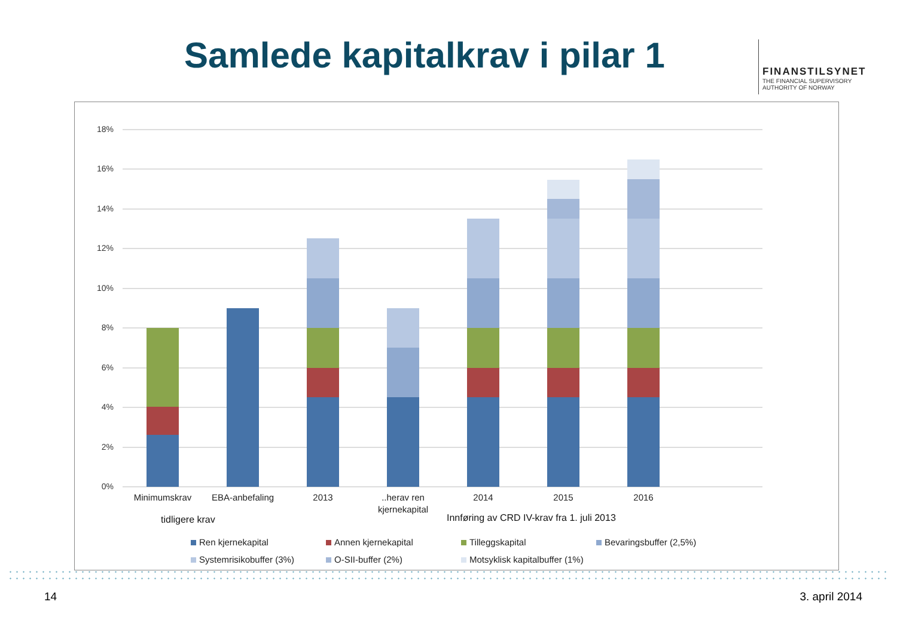Samlede kapitalkrav i pilar 1
FINANSTILSYNET
THE FINANCIAL SUPERVISORY
AUTHORITY OF NORWAY
18%
16%
14%
12%
10%
8%
6%
4%
2%
0%
Minimumskrav
EBA-anbefaling
2013
..herav ren
kjernekapital
2014
2015
2016
tidligere krav
Innføring av CRD IV-krav fra 1. juli 2013
Ren kjernekapital
Annen kjernekapital
Tilleggskapital
Bevaringsbuffer (2,5%)
Systemrisikobuffer (3%)
O-SII-buffer (2%)
Motsyklisk kapitalbuffer (1%)
14 3. april 2014